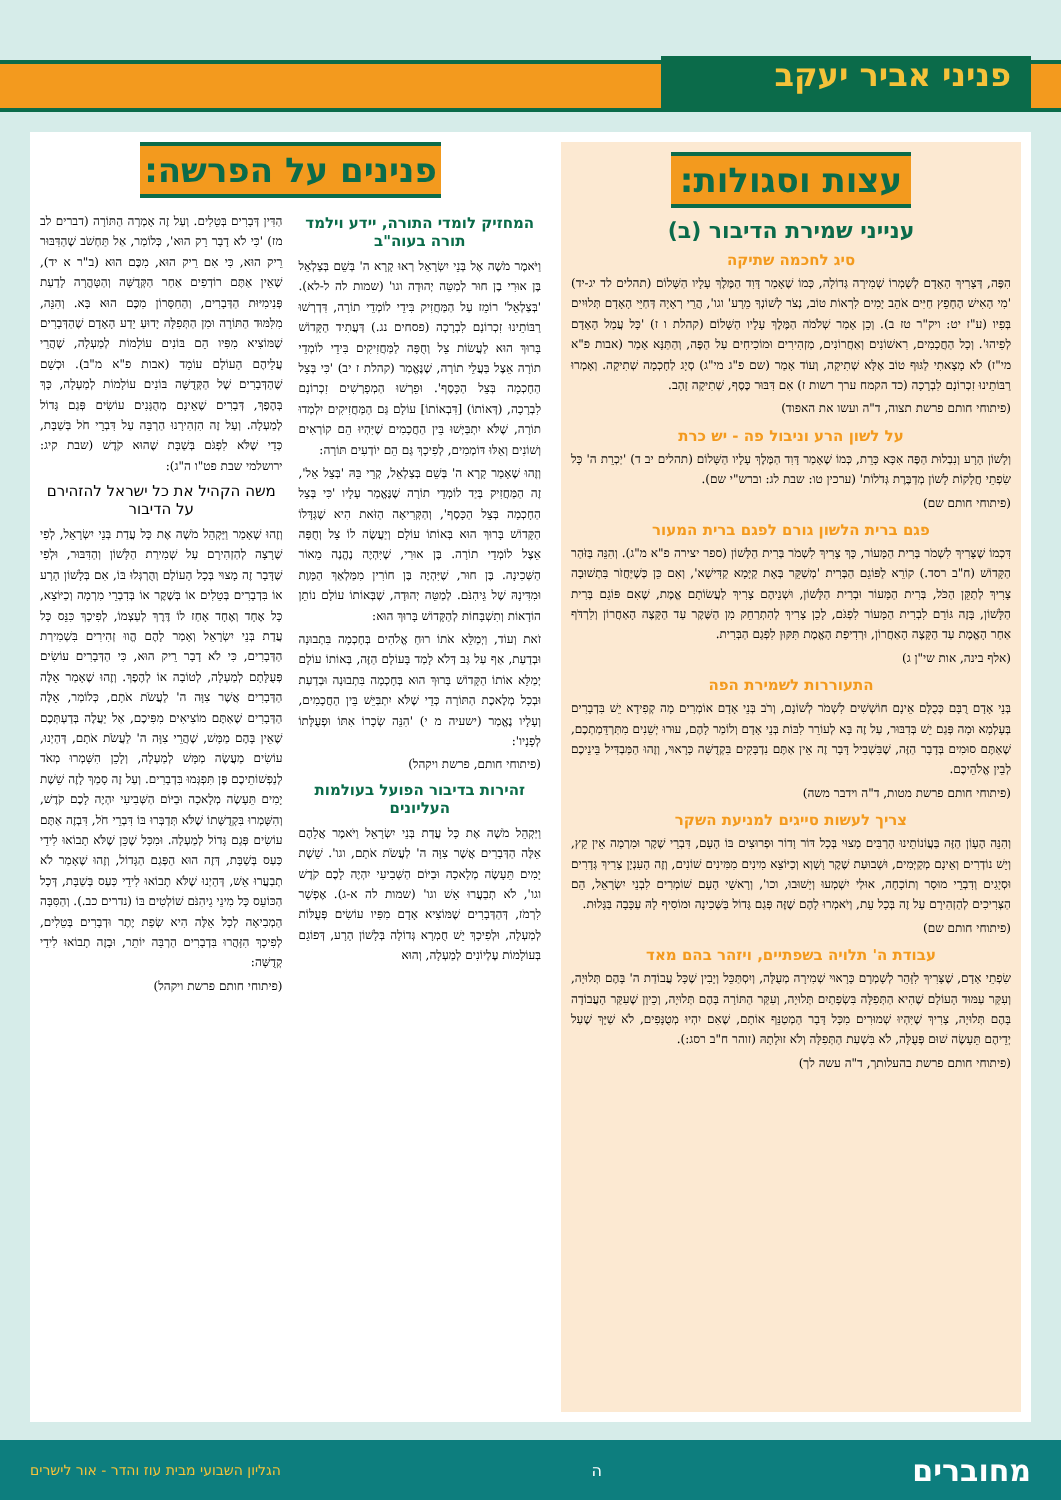פניני אביר יעקב
עצות וסגולות:
ענייני שמירת הדיבור (ב)
סיג לחכמה שתיקה
הִפֶּה, דְּצָרִיךְ הָאָדָם לְשָׁמְרוֹ שְׁמִירָה גְּדוֹלָה, כְּמוֹ שֶׁאָמַר דָּוִד הַמֶּלֶךְ עָלָיו הַשָּׁלוֹם (תהלים לד יג-יד) 'מִי הָאִישׁ הֶחָפֵץ חַיִּים אֹהֵב יָמִים לִרְאוֹת טוֹב, נְצֹר לְשׁוֹנְךָ מֵרָע' וגו', הֲרֵי רְאָיָה דְּחַיֵּי הָאָדָם תְּלוּיִים בְּפִיו (ע"ז יט: ויק"ר טז ב). וְכֵן אָמַר שְׁלֹמֹה הַמֶּלֶךְ עָלָיו הַשָּׁלוֹם (קהלת ו ז) 'כָּל עֲמַל הָאָדָם לְפִיהוּ'. וְכָל הַחֲכָמִים, רִאשׁוֹנִים וְאַחֲרוֹנִים, מַזְהִירִים וּמוֹכִיחִים עַל הַפֶּה, וְהַתַּנָּא אָמַר (אבות פ"א מי"ז) לֹא מָצָאתִי לַגּוּף טוֹב אֶלָּא שְׁתִיקָה, וְעוֹד אָמַר (שם פ"ג מי"ג) סְיָג לַחָכְמָה שְׁתִיקָה. וְאָמְרוּ רַבּוֹתֵינוּ זִכְרוֹנָם לִבְרָכָה (כד הקמח ערך רשות ז) אִם דִּבּוּר כֶּסֶף, שְׁתִיקָה זָהָב.
(פיתוחי חותם פרשת תצוה, ד"ה ועשו את האפוד)
על לשון הרע וניבול פה - יש כרת
וְלָשׁוֹן הָרָע וְנִבְלוּת הַפֶּה אִכָּא כָּרֵת, כְּמוֹ שֶׁאָמַר דָּוִד הַמֶּלֶךְ עָלָיו הַשָּׁלוֹם (תהלים יב ד) 'יַכְרֵת ה' כָּל שִׂפְתֵי חֲלָקוֹת לָשׁוֹן מְדַבֶּרֶת גְּדֹלוֹת' (ערכין טו: שבת לג: וברש"י שם).
(פיתוחי חותם שם)
פגם ברית הלשון גורם לפגם ברית המעור
דִּכְמוֹ שֶׁצָּרִיךְ לִשְׁמֹר בְּרִית הַמָּעוֹר, כָּךְ צָרִיךְ לִשְׁמֹר בְּרִית הַלָּשׁוֹן (ספר יצירה פ"א מ"ג). וְהִנֵּה בַּזֹּהַר הַקָּדוֹשׁ (ח"ב רסד.) קוֹרֵא לַפּוֹגֵם הַבְּרִית 'מְשַׁקֵּר בְּאָת קַיָּמָא קַדִּישָׁא', וְאִם כֵּן כְּשֶׁיַּחֲזֹר בִּתְשׁוּבָה צָרִיךְ לְתַקֵּן הַכֹּל, בְּרִית הַמָּעוֹר וּבְרִית הַלָּשׁוֹן, וּשְׁנֵיהֶם צָרִיךְ לַעֲשׂוֹתָם אֱמֶת, שֶׁאִם פּוֹגֵם בְּרִית הַלָּשׁוֹן, בָּזֶה גּוֹרֵם לִבְרִית הַמָּעוֹר לִפְגֹּם, לָכֵן צָרִיךְ לְהִתְרַחֵק מִן הַשֶּׁקֶר עַד הַקָּצֶה הָאַחֲרוֹן וְלִרְדֹּף אַחַר הָאֱמֶת עַד הַקָּצֶה הָאַחֲרוֹן, וּרְדִיפַת הָאֱמֶת תִּקּוּן לִפְגַם הַבְּרִית.
(אלף בינה, אות שי"ן ג)
התעוררות לשמירת הפה
בְּנֵי אָדָם רֻבָּם כְּכֻלָּם אֵינָם חוֹשְׁשִׁים לִשְׁמֹר לְשׁוֹנָם, וְרֹב בְּנֵי אָדָם אוֹמְרִים מָה קְפִידָא יֵשׁ בִּדְבָרִים בְּעָלְמָא וּמָה פְּגַם יֵשׁ בְּדִבּוּר, עַל זֶה בָּא לְעוֹרֵר לִבּוֹת בְּנֵי אָדָם וְלוֹמַר לָהֶם, עוּרוּ יְשֵׁנִים מִתַּרְדֵּמַתְכֶם, שֶׁאַתֶּם סוּמִים בְּדָבָר הַזֶּה, שֶׁבִּשְׁבִיל דָּבָר זֶה אֵין אַתֶּם נִדְבָּקִים בִּקְדֻשָּׁה כָּרָאוּי, וְזֶהוּ הַמַּבְדִּיל בֵּינֵיכֶם לְבֵין אֱלֹהֵיכֶם.
(פיתוחי חותם פרשת מטות, ד"ה וידבר משה)
צריך לעשות סייגים למניעת השקר
וְהִנֵּה הֶעָוֹן הַזֶּה בַּעֲוֹנוֹתֵינוּ הָרַבִּים מָצוּי בְּכָל דּוֹר וָדוֹר וּפְרוּצִים בּוֹ הָעָם, דִּבְרֵי שֶׁקֶר וּמִרְמָה אֵין קֵץ, וְיֵשׁ נוֹדְרִים וְאֵינָם מְקַיְּמִים, וּשְׁבוּעַת שֶׁקֶר וָשָׁוְא וְכַיּוֹצֵא מִינִים מִמִּינִים שׁוֹנִים, וְזֶה הָעִנְיָן צָרִיךְ גְּדָרִים וּסְיָגִים וְדִבְרֵי מוּסָר וְתוֹכָחָה, אוּלַי יִשְׁמְעוּ וְיָשׁוּבוּ, וכו', וְרָאשֵׁי הָעָם שׁוֹמְרִים לִבְנֵי יִשְׂרָאֵל, הֵם הַצְּרִיכִים לְהַזְהִירָם עַל זֶה בְּכָל עֵת, וְיֹאמְרוּ לָהֶם שֶׁזֶּה פְּגַם גָּדוֹל בַּשְּׁכִינָה וּמוֹסִיף לָהּ עַכָּבָה בַּגָּלוּת.
(פיתוחי חותם שם)
עבודת ה' תלויה בשפתיים, ויזהר בהם מאד
שִׂפְתֵי אָדָם, שֶׁצָּרִיךְ לִזָּהֵר לְשָׁמְרָם כָּרָאוּי שְׁמִירָה מְעֻלָּה, וְיִסְתַּכֵּל וְיָבִין שֶׁכָּל עֲבוֹדַת ה' בָּהֶם תְּלוּיָה, וְעִקַּר עַמּוּד הָעוֹלָם שֶׁהִיא הַתְּפִלָּה בִּשְׂפָתַיִם תְּלוּיָה, וְעִקַּר הַתּוֹרָה בָּהֶם תְּלוּיָה, וְכֵיוָן שֶׁעִקַּר הָעֲבוֹדָה בָּהֶם תְּלוּיָה, צָרִיךְ שֶׁיִּהְיוּ שְׁמוּרִים מִכָּל דָּבָר הַמְטַנֵּף אוֹתָם, שֶׁאִם יִהְיוּ מְטֻנָּפִים, לֹא שַׁיָּךְ שֶׁעַל יְדֵיהֶם תֵּעָשֶׂה שׁוּם פְּעֻלָּה, לֹא בִּשְׁעַת הַתְּפִלָּה וְלֹא זוּלָתָהּ (זוהר ח"ב רסג:).
(פיתוחי חותם פרשת בהעלותך, ד"ה עשה לך)
פנינים על הפרשה:
המחזיק לומדי התורה, יידע וילמד תורה בעוה"ב
וַיֹּאמֶר מֹשֶׁה אֶל בְּנֵי יִשְׂרָאֵל רְאוּ קָרָא ה' בְּשֵׁם בְּצַלְאֵל בֶּן אוּרִי בֶן חוּר לְמַטֵּה יְהוּדָה וגו' (שמות לה ל-לא). 'בְּצַלְאֵל' רוֹמֵז עַל הַמַּחֲזִיק בִּידֵי לוֹמְדֵי תוֹרָה, דִּדְרְשׁוּ רַבּוֹתֵינוּ זִכְרוֹנָם לִבְרָכָה (פסחים נג.) דַּעֲתִיד הַקָּדוֹשׁ בָּרוּךְ הוּא לַעֲשׂוֹת צֵל וְחֻפָּה לַמַּחֲזִיקִים בִּידֵי לוֹמְדֵי תוֹרָה אֵצֶל בַּעֲלֵי תוֹרָה, שֶׁנֶּאֱמַר (קהלת ז יב) 'כִּי בְּצֵל הַחָכְמָה בְּצֵל הַכָּסֶף'. וּפֵרְשׁוּ הַמְפָרְשִׁים זִכְרוֹנָם לִבְרָכָה, (דְּאוֹתוֹ) [דִּבְאוֹתוֹ] עוֹלָם גַּם הַמַּחֲזִיקִים יִלְמְדוּ תוֹרָה, שֶׁלֹּא יִתְבַּיְּשׁוּ בֵּין הַחֲכָמִים שֶׁיִּהְיוּ הֵם קוֹרְאִים וְשׁוֹנִים וְאֵלּוּ דּוֹמְמִים, לְפִיכָךְ גַּם הֵם יוֹדְעִים תּוֹרָה:
וְזֶהוּ שֶׁאָמַר קָרָא ה' בְּשֵׁם בְּצַלְאֵל, קְרֵי בֵּהּ 'בְּצֵל אֵל', זֶה הַמַּחֲזִיק בְּיַד לוֹמְדֵי תוֹרָה שֶׁנֶּאֱמַר עָלָיו 'כִּי בְּצֵל הַחָכְמָה בְּצֵל הַכָּסֶף', וְהַקְּרִיאָה הַזֹּאת הִיא שֶׁגְּדָּלוֹ הַקָּדוֹשׁ בָּרוּךְ הוּא בְּאוֹתוֹ עוֹלָם וְיַעֲשֶׂה לוֹ צֵל וְחֻפָּה אֵצֶל לוֹמְדֵי תוֹרָה. בֶּן אוּרִי, שֶׁיִּהְיֶה נֶהֱנֶה מֵאוֹר הַשְּׁכִינָה. בֶּן חוּר, שֶׁיִּהְיֶה בֶּן חוֹרִין מִמַּלְאַךְ הַמָּוֶת וּמִדִּינָהּ שֶׁל גֵּיהִנֹּם. לְמַטֵּה יְהוּדָה, שֶׁבְּאוֹתוֹ עוֹלָם נוֹתֵן הוֹדָאוֹת וְתִשְׁבָּחוֹת לְהַקָּדוֹשׁ בָּרוּךְ הוּא:
זֹאת וְעוֹד, וַיְמַלֵּא אֹתוֹ רוּחַ אֱלֹהִים בְּחָכְמָה בִּתְבוּנָה וּבְדַעַת, אַף עַל גַּב דְּלֹא לָמַד בָּעוֹלָם הַזֶּה, בְּאוֹתוֹ עוֹלָם יְמַלֵּא אוֹתוֹ הַקָּדוֹשׁ בָּרוּךְ הוּא בְּחָכְמָה בִּתְבוּנָה וּבְדַעַת וּבְכָל מְלֶאכֶת הַתּוֹרָה כְּדֵי שֶׁלֹּא יִתְבַּיֵּשׁ בֵּין הַחֲכָמִים, וְעָלָיו נֶאֱמַר (ישעיה מ י) 'הִנֵּה שְׂכָרוֹ אִתּוֹ וּפְעֻלָּתוֹ לְפָנָיו':
(פיתוחי חותם, פרשת ויקהל)
זהירות בדיבור הפועל בעולמות העליונים
וַיַּקְהֵל מֹשֶׁה אֶת כָּל עֲדַת בְּנֵי יִשְׂרָאֵל וַיֹּאמֶר אֲלֵהֶם אֵלֶּה הַדְּבָרִים אֲשֶׁר צִוָּה ה' לַעֲשֹׂת אֹתָם, וגו'. שֵׁשֶׁת יָמִים תֵּעָשֶׂה מְלָאכָה וּבַיּוֹם הַשְּׁבִיעִי יִהְיֶה לָכֶם קֹדֶשׁ וגו', לֹא תְבַעֲרוּ אֵשׁ וגו' (שמות לה א-ג). אֶפְשָׁר לִרְמֹז, דְּהַדְּבָרִים שֶׁמּוֹצִיא אָדָם מִפִּיו עוֹשִׂים פְּעֻלּוֹת לְמַעְלָה, וּלְפִיכָךְ יֵשׁ חֻמְרָא גְּדוֹלָה בְּלָשׁוֹן הָרָע, דְּפוֹגֵם בְּעוֹלָמוֹת עֶלְיוֹנִים לְמַעְלָה, וְהוּא
הַדִּין דְּבָרִים בְּטֵלִים. וְעַל זֶה אָמְרָה הַתּוֹרָה (דברים לב מז) 'כִּי לֹא דָבָר רֵק הוּא', כְּלוֹמַר, אַל תַּחְשֹׁב שֶׁהַדִּבּוּר רֵיק הוּא, כִּי אִם רֵיק הוּא, מִכֶּם הוּא (ב"ר א יד), שֶׁאֵין אַתֶּם רוֹדְפִים אַחַר הַקְּדֻשָּׁה וְהַטָּהֳרָה לָדַעַת פְּנִימִיּוּת הַדְּבָרִים, וְהַחִסָּרוֹן מִכֶּם הוּא בָּא. וְהִנֵּה, מִלִּמּוּד הַתּוֹרָה וּמִן הַתְּפִלָּה יָדוּעַ יֵדַע הָאָדָם שֶׁהַדְּבָרִים שֶׁמּוֹצִיא מִפִּיו הֵם בּוֹנִים עוֹלָמוֹת לְמַעְלָה, שֶׁהֲרֵי עֲלֵיהֶם הָעוֹלָם עוֹמֵד (אבות פ"א מ"ב). וּכְשֵׁם שֶׁהַדְּבָרִים שֶׁל הַקְּדֻשָּׁה בּוֹנִים עוֹלָמוֹת לְמַעְלָה, כָּךְ בְּהֶפֶךְ, דְּבָרִים שֶׁאֵינָם מְהֻגָּנִים עוֹשִׂים פְּגַם גָּדוֹל לְמַעְלָה. וְעַל זֶה הִזְהִירָנוּ הַרְבֵּה עַל דִּבְרֵי חֹל בְּשַׁבָּת, כְּדֵי שֶׁלֹּא לִפְגֹּם בְּשַׁבָּת שֶׁהוּא קֹדֶשׁ (שבת קיג: ירושלמי שבת פט"ו ה"ג):
משה הקהיל את כל ישראל להזהירם על הדיבור
וְזֶהוּ שֶׁאָמַר וַיַּקְהֵל מֹשֶׁה אֶת כָּל עֲדַת בְּנֵי יִשְׂרָאֵל, לְפִי שֶׁרָצָה לְהַזְהִירָם עַל שְׁמִירַת הַלָּשׁוֹן וְהַדִּבּוּר, וּלְפִי שֶׁדָּבָר זֶה מָצוּי בְּכָל הָעוֹלָם וְהֻרְגְּלוּ בּוֹ, אִם בְּלָשׁוֹן הָרָע אוֹ בִּדְבָרִים בְּטֵלִים אוֹ בְּשֶׁקֶר אוֹ בְּדִבְרֵי מִרְמָה וְכַיּוֹצֵא, כָּל אֶחָד וְאֶחָד אָחַז לוֹ דֶּרֶךְ לְעַצְמוֹ, לְפִיכָךְ כִּנֵּס כָּל עֲדַת בְּנֵי יִשְׂרָאֵל וְאָמַר לָהֶם הֱווּ זְהִירִים בִּשְׁמִירַת הַדְּבָרִים, כִּי לֹא דָבָר רֵיק הוּא, כִּי הַדְּבָרִים עוֹשִׂים פְּעֻלָּתָם לְמַעְלָה, לְטוֹבָה אוֹ לְהֶפֶךְ. וְזֶהוּ שֶׁאָמַר אֵלֶּה הַדְּבָרִים אֲשֶׁר צִוָּה ה' לַעֲשֹׂת אֹתָם, כְּלוֹמַר, אֵלֶּה הַדְּבָרִים שֶׁאַתֶּם מוֹצִיאִים מִפִּיכֶם, אַל יַעֲלֶה בְּדַעְתְּכֶם שֶׁאֵין בָּהֶם מַמָּשׁ, שֶׁהֲרֵי צִוָּה ה' לַעֲשֹׂת אֹתָם, דְּהַיְנוּ, עוֹשִׂים מַעֲשֶׂה מַמָּשׁ לְמַעְלָה, וְלָכֵן הִשָּׁמְרוּ מְאֹד לְנַפְשׁוֹתֵיכֶם פֶּן תִּפְגְּמוּ בִּדְבָרִים. וְעַל זֶה סָמַךְ לָזֶה שֵׁשֶׁת יָמִים תֵּעָשֶׂה מְלָאכָה וּבַיּוֹם הַשְּׁבִיעִי יִהְיֶה לָכֶם קֹדֶשׁ, וְהִשָּׁמְרוּ בִּקְדֻשָּׁתוֹ שֶׁלֹּא תְּדַבְּרוּ בּוֹ דִּבְרֵי חֹל, דִּבְזֶה אַתֶּם עוֹשִׂים פְּגַם גָּדוֹל לְמַעְלָה. וּמִכָּל שֶׁכֵּן שֶׁלֹּא תָבוֹאוּ לִידֵי כַּעַס בְּשַׁבָּת, דְּזֶה הוּא הַפְּגַם הַגָּדוֹל, וְזֶהוּ שֶׁאָמַר לֹא תְבַעֲרוּ אֵשׁ, דְּהַיְנוּ שֶׁלֹּא תָבוֹאוּ לִידֵי כַּעַס בְּשַׁבָּת, דְּכָל הַכּוֹעֵס כָּל מִינֵי גֵיהִנֹּם שׁוֹלְטִים בּוֹ (נדרים כב.). וְהַסִּבָּה הַמְבִיאָה לְכָל אֵלֶּה הִיא שְׂפַת יֶתֶר וּדְבָרִים בְּטֵלִים, לְפִיכָךְ הִזָּהֲרוּ בִּדְבָרִים הַרְבֵּה יוֹתֵר, וּבָזֶה תָבוֹאוּ לִידֵי קְדֻשָּׁה:
(פיתוחי חותם פרשת ויקהל)
מחוברים ה הגליון השבועי מבית עוז והדר - אור לישרים